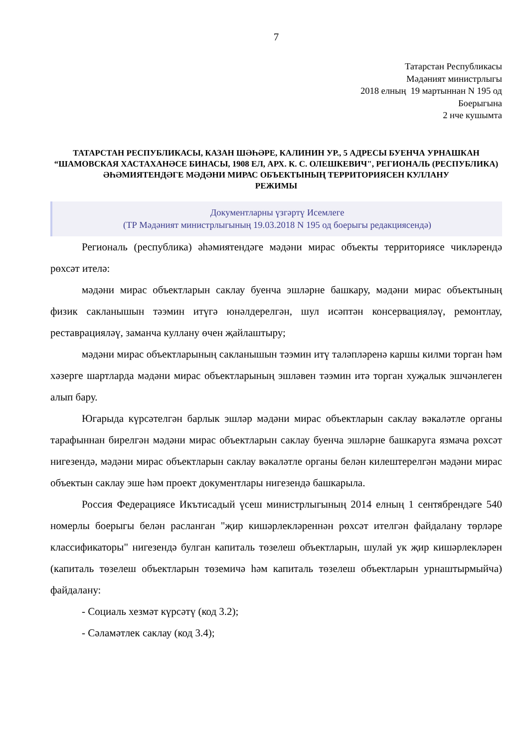7
Татарстан Республикасы
Мәдәният министрлыгы
2018 елның 19 мартыннан N 195 од
Боерыгына
2 нче кушымта
ТАТАРСТАН РЕСПУБЛИКАСЫ, КАЗАН ШӘҺӘРЕ, КАЛИНИН УР., 5 АДРЕСЫ БУЕНЧА УРНАШКАН
“ШАМОВСКАЯ ХАСТАХАНӘСЕ БИНАСЫ, 1908 ЕЛ, АРХ. К. С. ОЛЕШКЕВИЧ", РЕГИОНАЛЬ (РЕСПУБЛИКА) ӘҺӘМИЯТЕНДӘГЕ МӘДӘНИ МИРАС ОБЪЕКТЫНЫҢ ТЕРРИТОРИЯСЕН КУЛЛАНУ
РЕЖИМЫ
Документларны үзгәртү Исемлеге
(ТР Мәдәният министрлыгының 19.03.2018 N 195 од боерыгы редакциясендә)
Региональ (республика) әһәмиятендәге мәдәни мирас объекты территориясе чикләрендә рөхсәт ителә:
мәдәни мирас объектларын саклау буенча эшләрне башкару, мәдәни мирас объектының физик сакланышын тәэмин итүгә юнәлдерелгән, шул исәптән консервацияләү, ремонтлау, реставрацияләү, заманча куллану өчен җайлаштыру;
мәдәни мирас объектларының сакланышын тәэмин итү таләпләренә каршы килми торган һәм хәзерге шартларда мәдәни мирас объектларының эшләвен тәэмин итә торган хуҗалык эшчәнлеген алып бару.
Югарыда күрсәтелгән барлык эшләр мәдәни мирас объектларын саклау вәкаләтле органы тарафыннан бирелгән мәдәни мирас объектларын саклау буенча эшләрне башкаруга язмача рөхсәт нигезендә, мәдәни мирас объектларын саклау вәкаләтле органы белән килештерелгән мәдәни мирас объектын саклау эше һәм проект документлары нигезендә башкарыла.
Россия Федерациясе Икътисадый үсеш министрлыгының 2014 елның 1 сентябрендәге 540 номерлы боерыгы белән расланган "җир кишәрлекләреннән рөхсәт ителгән файдалану төрләре классификаторы" нигезендә булган капиталь төзелеш объектларын, шулай ук җир кишәрлекләрен (капиталь төзелеш объектларын төземичә һәм капиталь төзелеш объектларын урнаштырмыйча) файдалану:
- Социаль хезмәт күрсәтү (код 3.2);
- Сәламәтлек саклау (код 3.4);